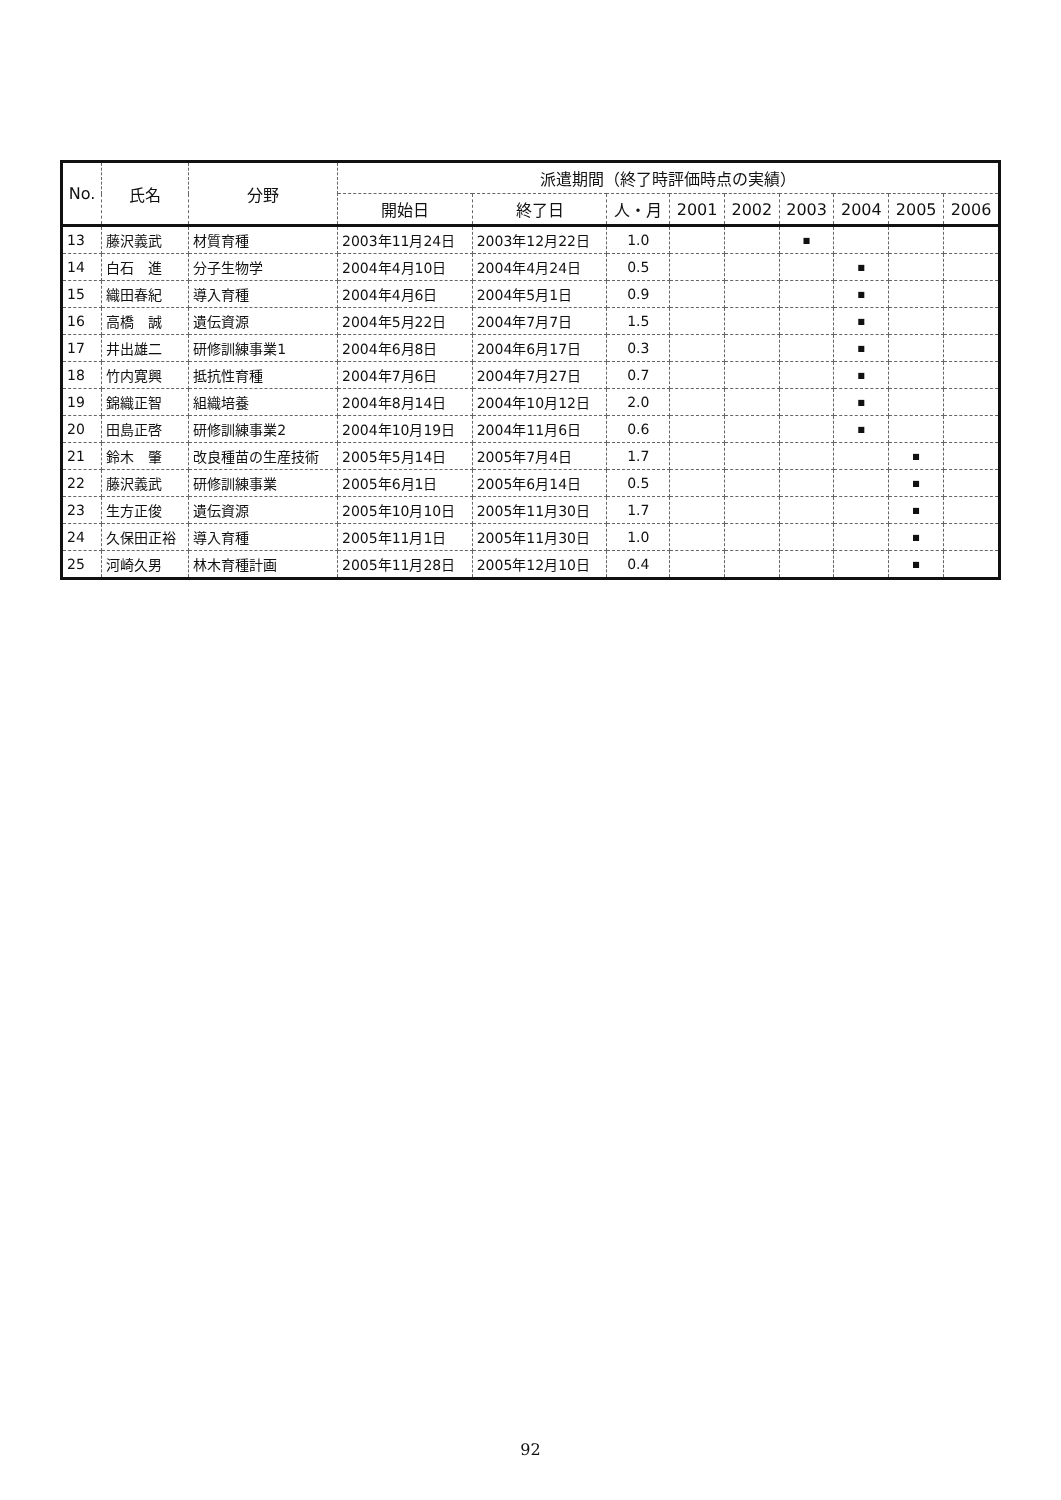| No. | 氏名 | 分野 | 派遣期間（終了時評価時点の実績） | | | | | | | | |
| --- | --- | --- | --- | --- | --- | --- | --- | --- | --- | --- | --- |
| | | | 開始日 | 終了日 | 人・月 | 2001 | 2002 | 2003 | 2004 | 2005 | 2006 |
| 13 | 藤沢義武 | 材質育種 | 2003年11月24日 | 2003年12月22日 | 1.0 | | | ■ | | | |
| 14 | 白石 進 | 分子生物学 | 2004年4月10日 | 2004年4月24日 | 0.5 | | | | ■ | | |
| 15 | 織田春紀 | 導入育種 | 2004年4月6日 | 2004年5月1日 | 0.9 | | | | ■ | | |
| 16 | 高橋 誠 | 遺伝資源 | 2004年5月22日 | 2004年7月7日 | 1.5 | | | | ■ | | |
| 17 | 井出雄二 | 研修訓練事業1 | 2004年6月8日 | 2004年6月17日 | 0.3 | | | | ■ | | |
| 18 | 竹内寛興 | 抵抗性育種 | 2004年7月6日 | 2004年7月27日 | 0.7 | | | | ■ | | |
| 19 | 錦織正智 | 組織培養 | 2004年8月14日 | 2004年10月12日 | 2.0 | | | | ■ | | |
| 20 | 田島正啓 | 研修訓練事業2 | 2004年10月19日 | 2004年11月6日 | 0.6 | | | | ■ | | |
| 21 | 鈴木 肇 | 改良種苗の生産技術 | 2005年5月14日 | 2005年7月4日 | 1.7 | | | | | ■ | |
| 22 | 藤沢義武 | 研修訓練事業 | 2005年6月1日 | 2005年6月14日 | 0.5 | | | | | ■ | |
| 23 | 生方正俊 | 遺伝資源 | 2005年10月10日 | 2005年11月30日 | 1.7 | | | | | ■ | |
| 24 | 久保田正裕 | 導入育種 | 2005年11月1日 | 2005年11月30日 | 1.0 | | | | | ■ | |
| 25 | 河崎久男 | 林木育種計画 | 2005年11月28日 | 2005年12月10日 | 0.4 | | | | | ■ | |
92